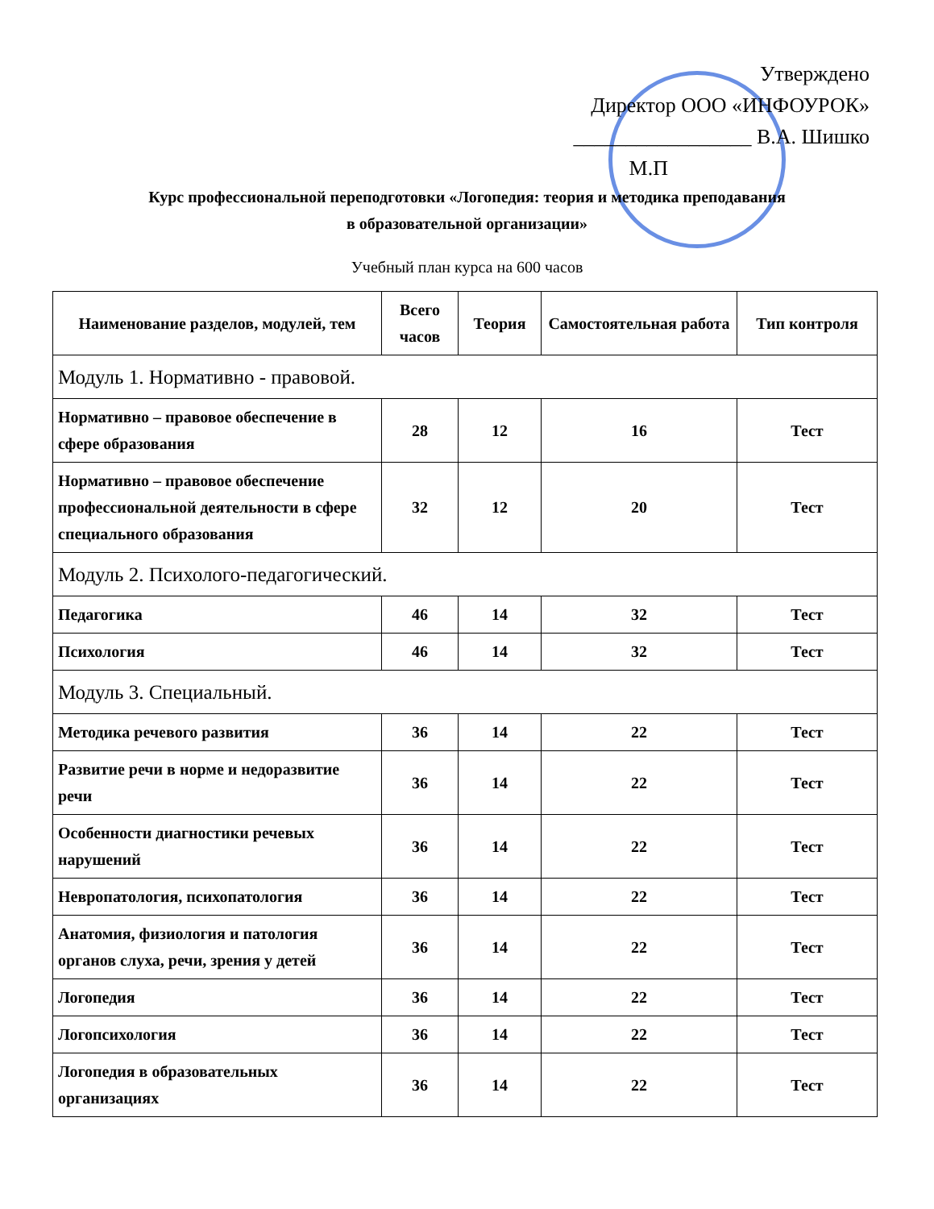Утверждено
Директор ООО «ИНФОУРОК»
_________________ В.А. Шишко
М.П
Курс профессиональной переподготовки «Логопедия: теория и методика преподавания
в образовательной организации»
Учебный план курса на 600 часов
| Наименование разделов, модулей, тем | Всего часов | Теория | Самостоятельная работа | Тип контроля |
| --- | --- | --- | --- | --- |
| Модуль 1. Нормативно - правовой. | | | | |
| Нормативно – правовое обеспечение в сфере образования | 28 | 12 | 16 | Тест |
| Нормативно – правовое обеспечение профессиональной деятельности в сфере специального образования | 32 | 12 | 20 | Тест |
| Модуль 2. Психолого-педагогический. | | | | |
| Педагогика | 46 | 14 | 32 | Тест |
| Психология | 46 | 14 | 32 | Тест |
| Модуль 3. Специальный. | | | | |
| Методика речевого развития | 36 | 14 | 22 | Тест |
| Развитие речи в норме и недоразвитие речи | 36 | 14 | 22 | Тест |
| Особенности диагностики речевых нарушений | 36 | 14 | 22 | Тест |
| Невропатология, психопатология | 36 | 14 | 22 | Тест |
| Анатомия, физиология и патология органов слуха, речи, зрения у детей | 36 | 14 | 22 | Тест |
| Логопедия | 36 | 14 | 22 | Тест |
| Логопсихология | 36 | 14 | 22 | Тест |
| Логопедия в образовательных организациях | 36 | 14 | 22 | Тест |